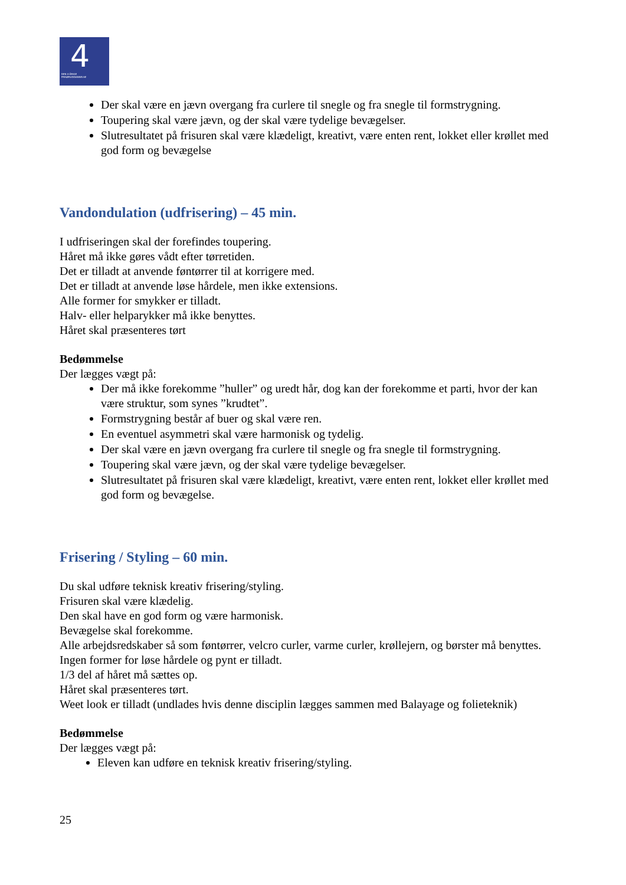4 DEN 4-ÅRIGE
FRISØRUDDANNELSE
Der skal være en jævn overgang fra curlere til snegle og fra snegle til formstrygning.
Toupering skal være jævn, og der skal være tydelige bevægelser.
Slutresultatet på frisuren skal være klædeligt, kreativt, være enten rent, lokket eller krøllet med god form og bevægelse
Vandondulation (udfrisering) – 45 min.
I udfriseringen skal der forefindes toupering.
Håret må ikke gøres vådt efter tørretiden.
Det er tilladt at anvende føntørrer til at korrigere med.
Det er tilladt at anvende løse hårdele, men ikke extensions.
Alle former for smykker er tilladt.
Halv- eller helparykker må ikke benyttes.
Håret skal præsenteres tørt
Bedømmelse
Der lægges vægt på:
Der må ikke forekomme ”huller” og uredt hår, dog kan der forekomme et parti, hvor der kan være struktur, som synes ”krudtet”.
Formstrygning består af buer og skal være ren.
En eventuel asymmetri skal være harmonisk og tydelig.
Der skal være en jævn overgang fra curlere til snegle og fra snegle til formstrygning.
Toupering skal være jævn, og der skal være tydelige bevægelser.
Slutresultatet på frisuren skal være klædeligt, kreativt, være enten rent, lokket eller krøllet med god form og bevægelse.
Frisering / Styling – 60 min.
Du skal udføre teknisk kreativ frisering/styling.
Frisuren skal være klædelig.
Den skal have en god form og være harmonisk.
Bevægelse skal forekomme.
Alle arbejdsredskaber så som føntørrer, velcro curler, varme curler, krøllejern, og børster må benyttes.
Ingen former for løse hårdele og pynt er tilladt.
1/3 del af håret må sættes op.
Håret skal præsenteres tørt.
Weet look er tilladt (undlades hvis denne disciplin lægges sammen med Balayage og folieteknik)
Bedømmelse
Der lægges vægt på:
Eleven kan udføre en teknisk kreativ frisering/styling.
25